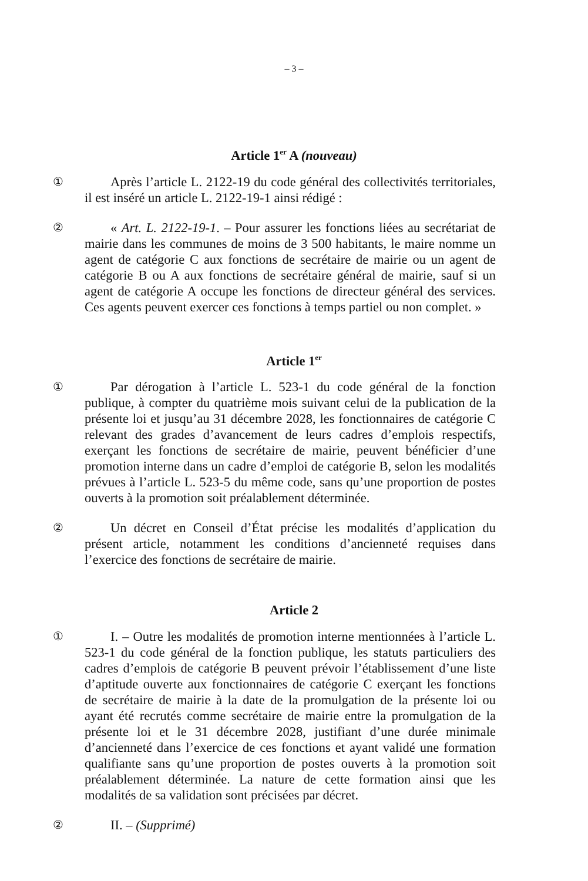– 3 –
Article 1<sup>er</sup> A (nouveau)
① Après l’article L. 2122-19 du code général des collectivités territoriales, il est inséré un article L. 2122-19-1 ainsi rédigé :
② « Art. L. 2122-19-1. – Pour assurer les fonctions liées au secrétariat de mairie dans les communes de moins de 3 500 habitants, le maire nomme un agent de catégorie C aux fonctions de secrétaire de mairie ou un agent de catégorie B ou A aux fonctions de secrétaire général de mairie, sauf si un agent de catégorie A occupe les fonctions de directeur général des services. Ces agents peuvent exercer ces fonctions à temps partiel ou non complet. »
Article 1<sup>er</sup>
① Par dérogation à l’article L. 523-1 du code général de la fonction publique, à compter du quatrième mois suivant celui de la publication de la présente loi et jusqu’au 31 décembre 2028, les fonctionnaires de catégorie C relevant des grades d’avancement de leurs cadres d’emplois respectifs, exerçant les fonctions de secrétaire de mairie, peuvent bénéficier d’une promotion interne dans un cadre d’emploi de catégorie B, selon les modalités prévues à l’article L. 523-5 du même code, sans qu’une proportion de postes ouverts à la promotion soit préalablement déterminée.
② Un décret en Conseil d’État précise les modalités d’application du présent article, notamment les conditions d’ancienneté requises dans l’exercice des fonctions de secrétaire de mairie.
Article 2
① I. – Outre les modalités de promotion interne mentionnées à l’article L. 523-1 du code général de la fonction publique, les statuts particuliers des cadres d’emplois de catégorie B peuvent prévoir l’établissement d’une liste d’aptitude ouverte aux fonctionnaires de catégorie C exerçant les fonctions de secrétaire de mairie à la date de la promulgation de la présente loi ou ayant été recrutés comme secrétaire de mairie entre la promulgation de la présente loi et le 31 décembre 2028, justifiant d’une durée minimale d’ancienneté dans l’exercice de ces fonctions et ayant validé une formation qualifiante sans qu’une proportion de postes ouverts à la promotion soit préalablement déterminée. La nature de cette formation ainsi que les modalités de sa validation sont précisées par décret.
② II. – (Supprimé)